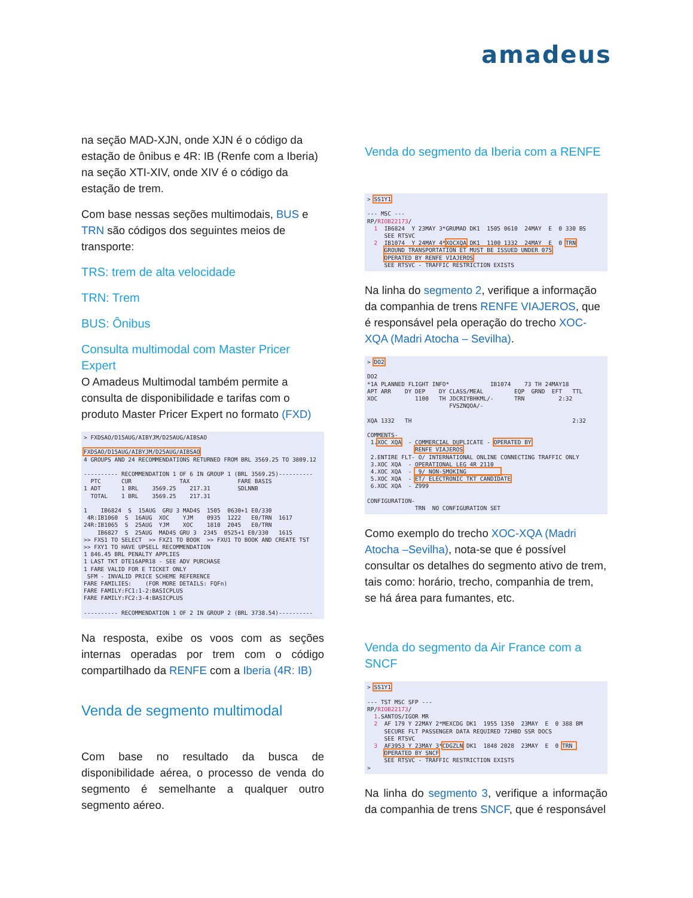amadeus
na seção MAD-XJN, onde XJN é o código da estação de ônibus e 4R: IB (Renfe com a Iberia) na seção XTI-XIV, onde XIV é o código da estação de trem.
Com base nessas seções multimodais, BUS e TRN são códigos dos seguintes meios de transporte:
TRS: trem de alta velocidade
TRN: Trem
BUS: Ônibus
Consulta multimodal com Master Pricer Expert
O Amadeus Multimodal também permite a consulta de disponibilidade e tarifas com o produto Master Pricer Expert no formato (FXD)
> FXDSAO/D15AUG/AIBYJM/D25AUG/AIBSAO FXDSAO/D15AUG/AIBYJM/D25AUG/AIBSAO 4 GROUPS AND 24 RECOMMENDATIONS RETURNED FROM BRL 3569.25 TO 3809.12 ---------- RECOMMENDATION 1 OF 6 IN GROUP 1 (BRL 3569.25)---------- PTC CUR TAX FARE BASIS 1 ADT 1 BRL 3569.25 217.31 SDLNNB TOTAL 1 BRL 3569.25 217.31 1 IB6824 S 15AUG GRU 3 MAD4S 1505 0630+1 E0/330 4R:IB1060 S 16AUG XOC YJM 0935 1222 E0/TRN 1617 24R:IB1065 S 25AUG YJM XOC 1810 2045 E0/TRN IB6827 S 25AUG MAD4S GRU 3 2345 0525+1 E0/330 1615 >> FXS1 TO SELECT >> FXZ1 TO BOOK >> FXU1 TO BOOK AND CREATE TST >> FXY1 TO HAVE UPSELL RECOMMENDATION 1 846.45 BRL PENALTY APPLIES 1 LAST TKT DTE16APR18 - SEE ADV PURCHASE 1 FARE VALID FOR E TICKET ONLY SFM - INVALID PRICE SCHEME REFERENCE FARE FAMILIES: (FOR MORE DETAILS: FQFn) FARE FAMILY:FC1:1-2:BASICPLUS FARE FAMILY:FC2:3-4:BASICPLUS ---------- RECOMMENDATION 1 OF 2 IN GROUP 2 (BRL 3738.54)----------
Na resposta, exibe os voos com as seções internas operadas por trem com o código compartilhado da RENFE com a Iberia (4R: IB)
Venda de segmento multimodal
Com base no resultado da busca de disponibilidade aérea, o processo de venda do segmento é semelhante a qualquer outro segmento aéreo.
Venda do segmento da Iberia com a RENFE
> SS1Y1 --- MSC --- RP/RIOB22173/ 1 IB6824 Y 23MAY 3*GRUMAD DK1 1505 0610 24MAY E 0 330 BS SEE RTSVC 2 IB1074 Y 24MAY 4*XOCXQA DK1 1100 1332 24MAY E 0 TRN GROUND TRANSPORTATION ET MUST BE ISSUED UNDER 075 OPERATED BY RENFE VIAJEROS SEE RTSVC - TRAFFIC RESTRICTION EXISTS
Na linha do segmento 2, verifique a informação da companhia de trens RENFE VIAJEROS, que é responsável pela operação do trecho XOC-XQA (Madri Atocha – Sevilha).
> DO2 DO2 *1A PLANNED FLIGHT INFO* IB1074 73 TH 24MAY18 APT ARR DY DEP DY CLASS/MEAL EQP GRND EFT TTL XOC 1100 TH JDCRIYBHKML/- TRN 2:32 FVSZNQOA/- XQA 1332 TH 2:32 COMMENTS- 1.XOC XQA - COMMERCIAL DUPLICATE - OPERATED BY RENFE VIAJEROS 2.ENTIRE FLT- O/ INTERNATIONAL ONLINE CONNECTING TRAFFIC ONLY 3.XOC XQA - OPERATIONAL LEG 4R 2110 4.XOC XQA - 9/ NON-SMOKING 5.XOC XQA - ET/ ELECTRONIC TKT CANDIDATE 6.XOC XQA - Z999 CONFIGURATION- TRN NO CONFIGURATION SET
Como exemplo do trecho XOC-XQA (Madri Atocha –Sevilha), nota-se que é possível consultar os detalhes do segmento ativo de trem, tais como: horário, trecho, companhia de trem, se há área para fumantes, etc.
Venda do segmento da Air France com a SNCF
> SS1Y1 --- TST MSC SFP --- RP/RIOB22173/ 1.SANTOS/IGOR MR 2 AF 179 Y 22MAY 2*MEXCDG DK1 1955 1350 23MAY E 0 388 BM SECURE FLT PASSENGER DATA REQUIRED 72HBD SSR DOCS SEE RTSVC 3 AF3953 Y 23MAY 3*CDGZLN DK1 1848 2028 23MAY E 0 TRN OPERATED BY SNCF SEE RTSVC - TRAFFIC RESTRICTION EXISTS >
Na linha do segmento 3, verifique a informação da companhia de trens SNCF, que é responsável